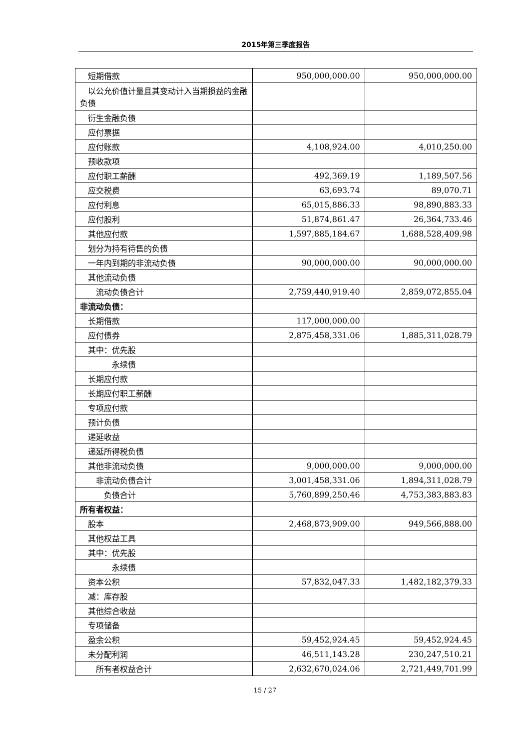2015年第三季度报告
| 短期借款 | 950,000,000.00 | 950,000,000.00 |
| 以公允价值计量且其变动计入当期损益的金融负债 | | |
| 衍生金融负债 | | |
| 应付票据 | | |
| 应付账款 | 4,108,924.00 | 4,010,250.00 |
| 预收款项 | | |
| 应付职工薪酬 | 492,369.19 | 1,189,507.56 |
| 应交税费 | 63,693.74 | 89,070.71 |
| 应付利息 | 65,015,886.33 | 98,890,883.33 |
| 应付股利 | 51,874,861.47 | 26,364,733.46 |
| 其他应付款 | 1,597,885,184.67 | 1,688,528,409.98 |
| 划分为持有待售的负债 | | |
| 一年内到期的非流动负债 | 90,000,000.00 | 90,000,000.00 |
| 其他流动负债 | | |
| 流动负债合计 | 2,759,440,919.40 | 2,859,072,855.04 |
| 非流动负债： | | |
| 长期借款 | 117,000,000.00 | |
| 应付债券 | 2,875,458,331.06 | 1,885,311,028.79 |
| 其中：优先股 | | |
| 永续债 | | |
| 长期应付款 | | |
| 长期应付职工薪酬 | | |
| 专项应付款 | | |
| 预计负债 | | |
| 递延收益 | | |
| 递延所得税负债 | | |
| 其他非流动负债 | 9,000,000.00 | 9,000,000.00 |
| 非流动负债合计 | 3,001,458,331.06 | 1,894,311,028.79 |
| 负债合计 | 5,760,899,250.46 | 4,753,383,883.83 |
| 所有者权益： | | |
| 股本 | 2,468,873,909.00 | 949,566,888.00 |
| 其他权益工具 | | |
| 其中：优先股 | | |
| 永续债 | | |
| 资本公积 | 57,832,047.33 | 1,482,182,379.33 |
| 减：库存股 | | |
| 其他综合收益 | | |
| 专项储备 | | |
| 盈余公积 | 59,452,924.45 | 59,452,924.45 |
| 未分配利润 | 46,511,143.28 | 230,247,510.21 |
| 所有者权益合计 | 2,632,670,024.06 | 2,721,449,701.99 |
15 / 27